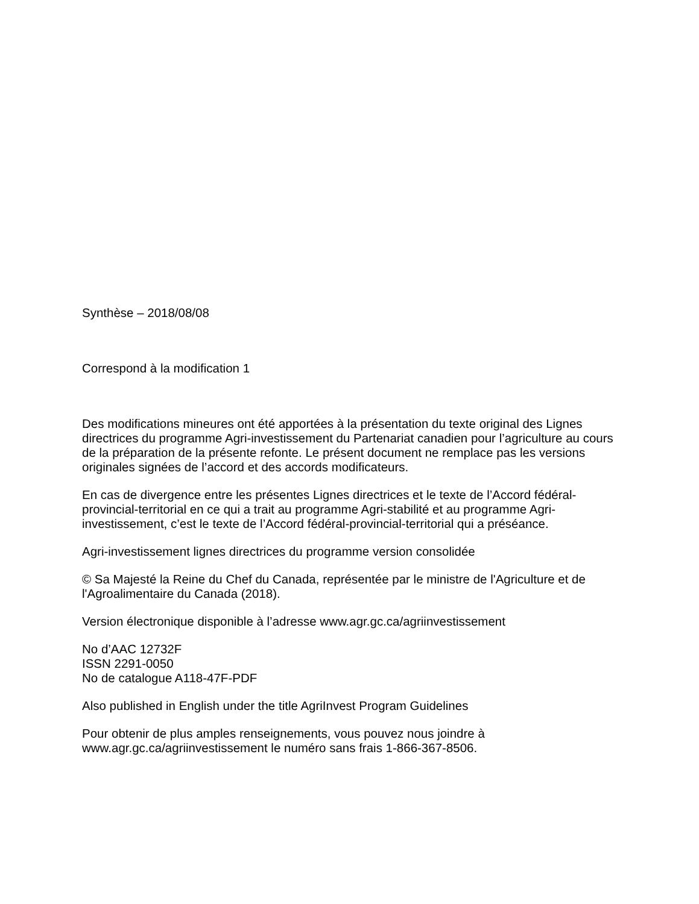Synthèse – 2018/08/08
Correspond à la modification 1
Des modifications mineures ont été apportées à la présentation du texte original des Lignes directrices du programme Agri-investissement du Partenariat canadien pour l’agriculture au cours de la préparation de la présente refonte. Le présent document ne remplace pas les versions originales signées de l’accord et des accords modificateurs.
En cas de divergence entre les présentes Lignes directrices et le texte de l’Accord fédéral-provincial-territorial en ce qui a trait au programme Agri-stabilité et au programme Agri-investissement, c’est le texte de l’Accord fédéral-provincial-territorial qui a préséance.
Agri-investissement lignes directrices du programme version consolidée
© Sa Majesté la Reine du Chef du Canada, représentée par le ministre de l'Agriculture et de l'Agroalimentaire du Canada (2018).
Version électronique disponible à l’adresse www.agr.gc.ca/agriinvestissement
No d’AAC 12732F
ISSN 2291-0050
No de catalogue A118-47F-PDF
Also published in English under the title AgriInvest Program Guidelines
Pour obtenir de plus amples renseignements, vous pouvez nous joindre à
www.agr.gc.ca/agriinvestissement le numéro sans frais 1-866-367-8506.